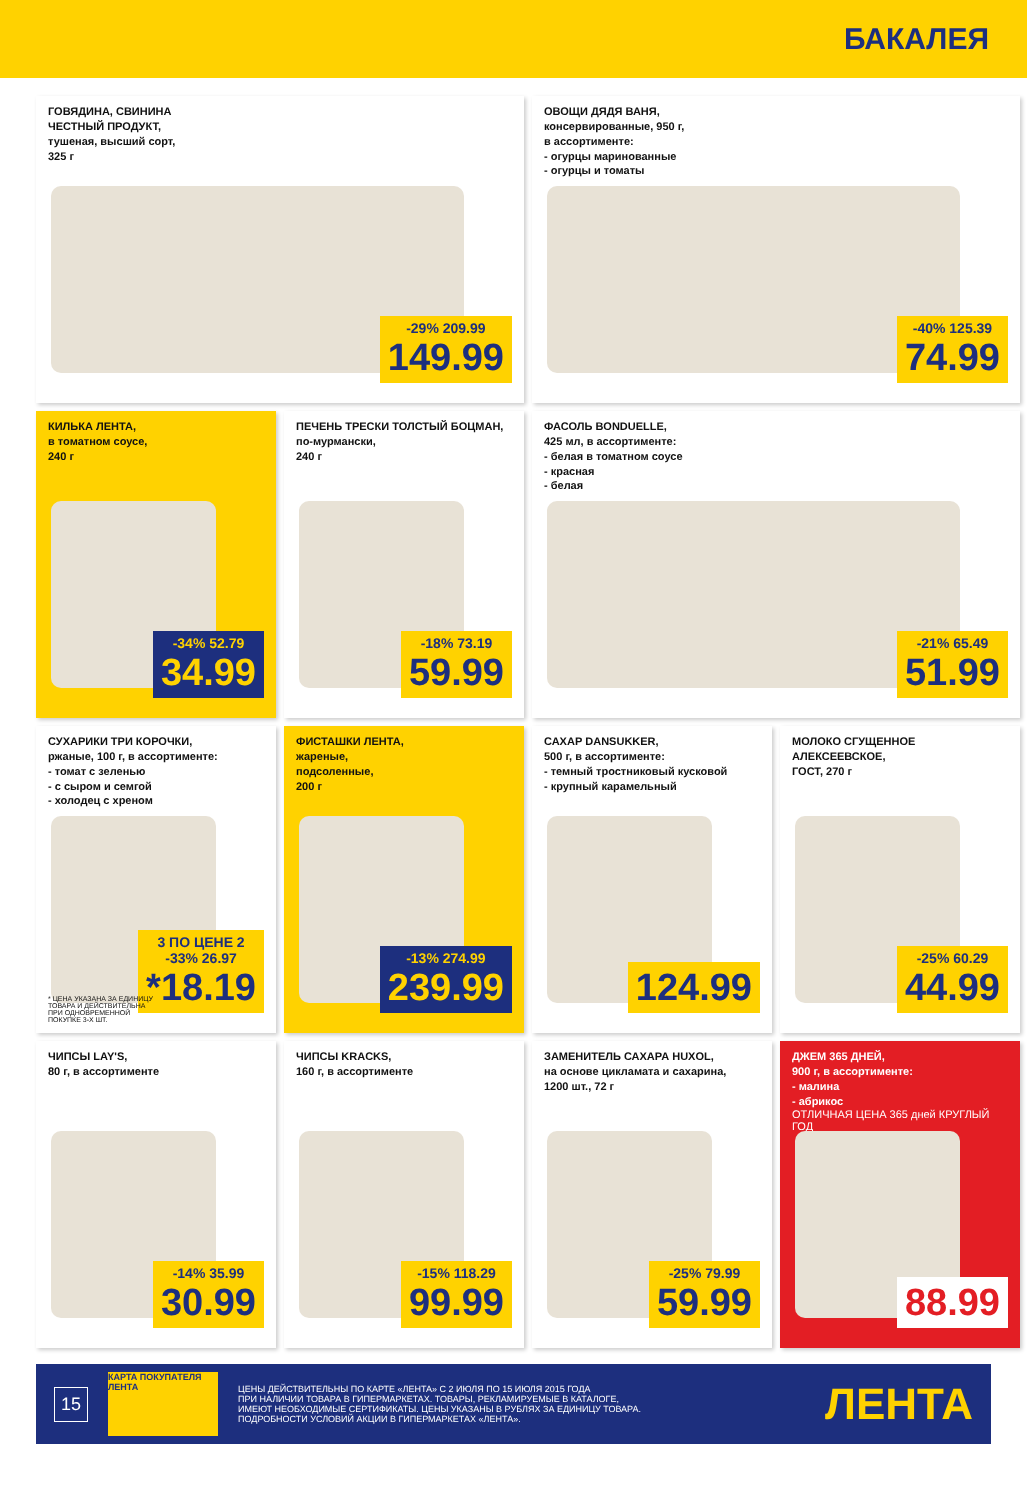БАКАЛЕЯ
ГОВЯДИНА, СВИНИНА
ЧЕСТНЫЙ ПРОДУКТ,
тушеная, высший сорт,
325 г
-29% 209.99
149.99
ОВОЩИ ДЯДЯ ВАНЯ,
консервированные, 950 г,
в ассортименте:
- огурцы маринованные
- огурцы и томаты
-40% 125.39
74.99
КИЛЬКА ЛЕНТА,
в томатном соусе,
240 г
-34% 52.79
34.99
ПЕЧЕНЬ ТРЕСКИ ТОЛСТЫЙ БОЦМАН,
по-мурмански,
240 г
-18% 73.19
59.99
ФАСОЛЬ BONDUELLE,
425 мл, в ассортименте:
- белая в томатном соусе
- красная
- белая
-21% 65.49
51.99
СУХАРИКИ ТРИ КОРОЧКИ,
ржаные, 100 г, в ассортименте:
- томат с зеленью
- с сыром и семгой
- холодец с хреном
3 ПО ЦЕНЕ 2
-33% 26.97
*18.19
* ЦЕНА УКАЗАНА ЗА ЕДИНИЦУ ТОВАРА И ДЕЙСТВИТЕЛЬНА ПРИ ОДНОВРЕМЕННОЙ ПОКУПКЕ 3-Х ШТ.
ФИСТАШКИ ЛЕНТА,
жареные,
подсоленные,
200 г
-13% 274.99
239.99
САХАР DANSUKKER,
500 г, в ассортименте:
- темный тростниковый кусковой
- крупный карамельный
124.99
МОЛОКО СГУЩЕННОЕ АЛЕКСЕЕВСКОЕ,
ГОСТ, 270 г
-25% 60.29
44.99
ЧИПСЫ LAY'S,
80 г, в ассортименте
-14% 35.99
30.99
ЧИПСЫ KRACKS,
160 г, в ассортименте
-15% 118.29
99.99
ЗАМЕНИТЕЛЬ САХАРА HUXOL,
на основе цикламата и сахарина,
1200 шт., 72 г
-25% 79.99
59.99
ДЖЕМ 365 ДНЕЙ,
900 г, в ассортименте:
- малина
- абрикос
ОТЛИЧНАЯ ЦЕНА 365 дней КРУГЛЫЙ ГОД
88.99
15
КАРТА ПОКУПАТЕЛЯ ЛЕНТА
ЦЕНЫ ДЕЙСТВИТЕЛЬНЫ ПО КАРТЕ «ЛЕНТА» С 2 ИЮЛЯ ПО 15 ИЮЛЯ 2015 ГОДА
ПРИ НАЛИЧИИ ТОВАРА В ГИПЕРМАРКЕТАХ. ТОВАРЫ, РЕКЛАМИРУЕМЫЕ В КАТАЛОГЕ,
ИМЕЮТ НЕОБХОДИМЫЕ СЕРТИФИКАТЫ. ЦЕНЫ УКАЗАНЫ В РУБЛЯХ ЗА ЕДИНИЦУ ТОВАРА.
ПОДРОБНОСТИ УСЛОВИЙ АКЦИИ В ГИПЕРМАРКЕТАХ «ЛЕНТА».
ЛЕНТА